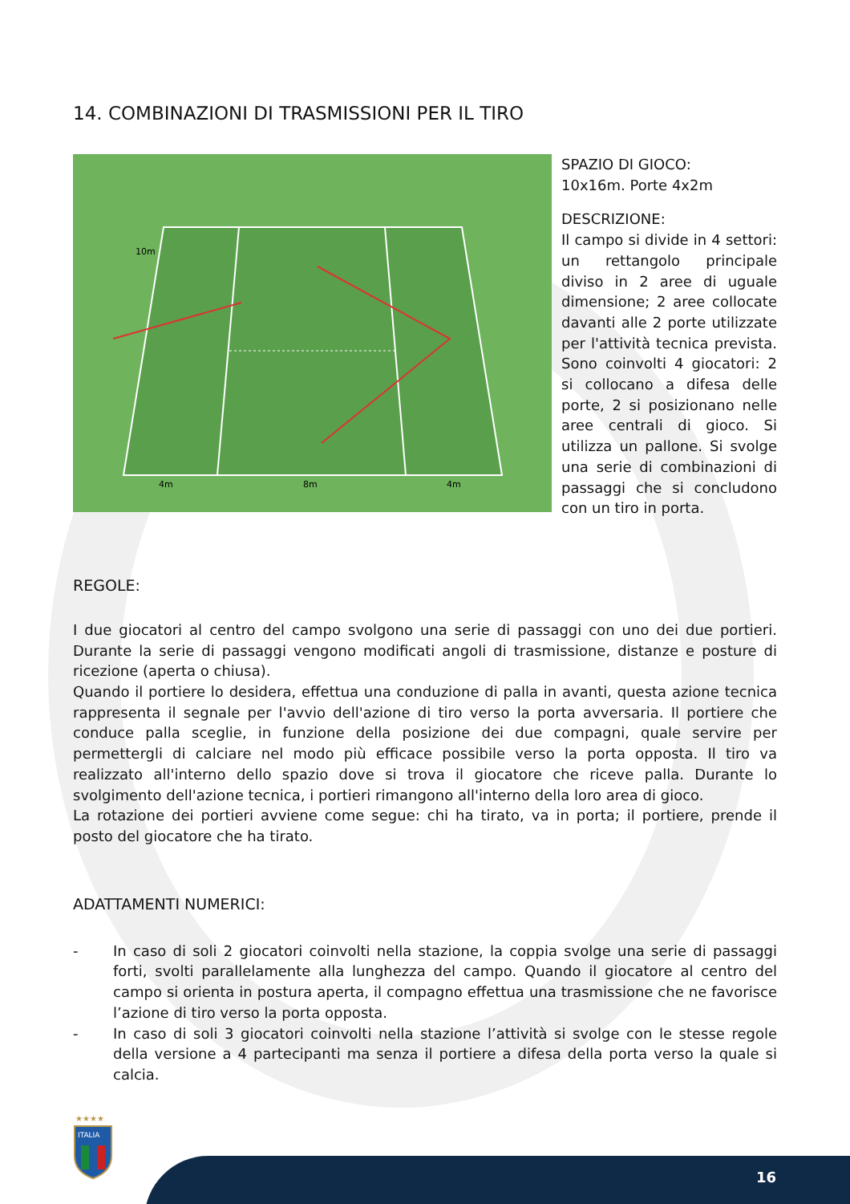14. COMBINAZIONI DI TRASMISSIONI PER IL TIRO
10m
4m
8m
4m
SPAZIO DI GIOCO:
10x16m. Porte 4x2m
DESCRIZIONE:
Il campo si divide in 4 settori: un rettangolo principale diviso in 2 aree di uguale dimensione; 2 aree collocate davanti alle 2 porte utilizzate per l'attività tecnica prevista. Sono coinvolti 4 giocatori: 2 si collocano a difesa delle porte, 2 si posizionano nelle aree centrali di gioco. Si utilizza un pallone. Si svolge una serie di combinazioni di passaggi che si concludono con un tiro in porta.
REGOLE:
I due giocatori al centro del campo svolgono una serie di passaggi con uno dei due portieri. Durante la serie di passaggi vengono modificati angoli di trasmissione, distanze e posture di ricezione (aperta o chiusa).
Quando il portiere lo desidera, effettua una conduzione di palla in avanti, questa azione tecnica rappresenta il segnale per l'avvio dell'azione di tiro verso la porta avversaria. Il portiere che conduce palla sceglie, in funzione della posizione dei due compagni, quale servire per permettergli di calciare nel modo più efficace possibile verso la porta opposta. Il tiro va realizzato all'interno dello spazio dove si trova il giocatore che riceve palla. Durante lo svolgimento dell'azione tecnica, i portieri rimangono all'interno della loro area di gioco.
La rotazione dei portieri avviene come segue: chi ha tirato, va in porta; il portiere, prende il posto del giocatore che ha tirato.
ADATTAMENTI NUMERICI:
- In caso di soli 2 giocatori coinvolti nella stazione, la coppia svolge una serie di passaggi forti, svolti parallelamente alla lunghezza del campo. Quando il giocatore al centro del campo si orienta in postura aperta, il compagno effettua una trasmissione che ne favorisce l’azione di tiro verso la porta opposta.
- In caso di soli 3 giocatori coinvolti nella stazione l’attività si svolge con le stesse regole della versione a 4 partecipanti ma senza il portiere a difesa della porta verso la quale si calcia.
★★★★
ITALIA
16